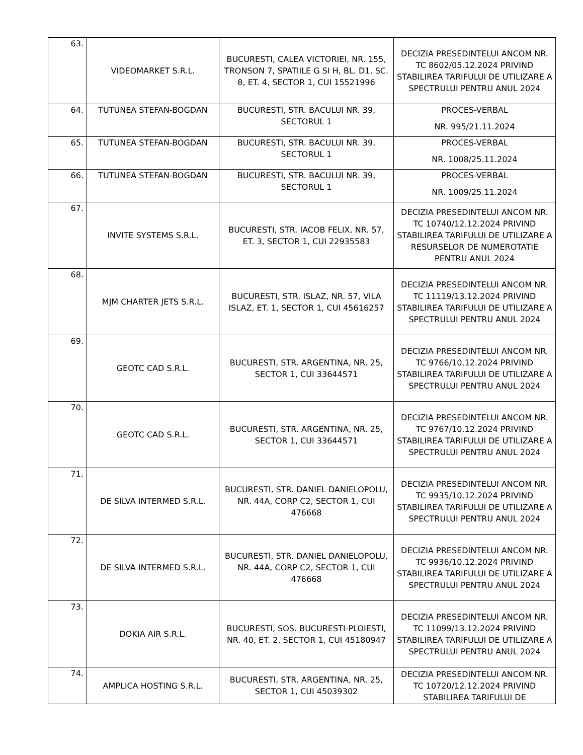| 63. | VIDEOMARKET S.R.L. | BUCURESTI, CALEA VICTORIEI, NR. 155, TRONSON 7, SPATIILE G SI H, BL. D1, SC. 8, ET. 4, SECTOR 1, CUI 15521996 | DECIZIA PRESEDINTELUI ANCOM NR. TC 8602/05.12.2024 PRIVIND STABILIREA TARIFULUI DE UTILIZARE A SPECTRULUI PENTRU ANUL 2024 |
| 64. | TUTUNEA STEFAN-BOGDAN | BUCURESTI, STR. BACULUI NR. 39, SECTORUL 1 | PROCES-VERBAL NR. 995/21.11.2024 |
| 65. | TUTUNEA STEFAN-BOGDAN | BUCURESTI, STR. BACULUI NR. 39, SECTORUL 1 | PROCES-VERBAL NR. 1008/25.11.2024 |
| 66. | TUTUNEA STEFAN-BOGDAN | BUCURESTI, STR. BACULUI NR. 39, SECTORUL 1 | PROCES-VERBAL NR. 1009/25.11.2024 |
| 67. | INVITE SYSTEMS S.R.L. | BUCURESTI, STR. IACOB FELIX, NR. 57, ET. 3, SECTOR 1, CUI 22935583 | DECIZIA PRESEDINTELUI ANCOM NR. TC 10740/12.12.2024 PRIVIND STABILIREA TARIFULUI DE UTILIZARE A RESURSELOR DE NUMEROTATIE PENTRU ANUL 2024 |
| 68. | MJM CHARTER JETS S.R.L. | BUCURESTI, STR. ISLAZ, NR. 57, VILA ISLAZ, ET. 1, SECTOR 1, CUI 45616257 | DECIZIA PRESEDINTELUI ANCOM NR. TC 11119/13.12.2024 PRIVIND STABILIREA TARIFULUI DE UTILIZARE A SPECTRULUI PENTRU ANUL 2024 |
| 69. | GEOTC CAD S.R.L. | BUCURESTI, STR. ARGENTINA, NR. 25, SECTOR 1, CUI 33644571 | DECIZIA PRESEDINTELUI ANCOM NR. TC 9766/10.12.2024 PRIVIND STABILIREA TARIFULUI DE UTILIZARE A SPECTRULUI PENTRU ANUL 2024 |
| 70. | GEOTC CAD S.R.L. | BUCURESTI, STR. ARGENTINA, NR. 25, SECTOR 1, CUI 33644571 | DECIZIA PRESEDINTELUI ANCOM NR. TC 9767/10.12.2024 PRIVIND STABILIREA TARIFULUI DE UTILIZARE A SPECTRULUI PENTRU ANUL 2024 |
| 71. | DE SILVA INTERMED S.R.L. | BUCURESTI, STR. DANIEL DANIELOPOLU, NR. 44A, CORP C2, SECTOR 1, CUI 476668 | DECIZIA PRESEDINTELUI ANCOM NR. TC 9935/10.12.2024 PRIVIND STABILIREA TARIFULUI DE UTILIZARE A SPECTRULUI PENTRU ANUL 2024 |
| 72. | DE SILVA INTERMED S.R.L. | BUCURESTI, STR. DANIEL DANIELOPOLU, NR. 44A, CORP C2, SECTOR 1, CUI 476668 | DECIZIA PRESEDINTELUI ANCOM NR. TC 9936/10.12.2024 PRIVIND STABILIREA TARIFULUI DE UTILIZARE A SPECTRULUI PENTRU ANUL 2024 |
| 73. | DOKIA AIR S.R.L. | BUCURESTI, SOS. BUCURESTI-PLOIESTI, NR. 40, ET. 2, SECTOR 1, CUI 45180947 | DECIZIA PRESEDINTELUI ANCOM NR. TC 11099/13.12.2024 PRIVIND STABILIREA TARIFULUI DE UTILIZARE A SPECTRULUI PENTRU ANUL 2024 |
| 74. | AMPLICA HOSTING S.R.L. | BUCURESTI, STR. ARGENTINA, NR. 25, SECTOR 1, CUI 45039302 | DECIZIA PRESEDINTELUI ANCOM NR. TC 10720/12.12.2024 PRIVIND STABILIREA TARIFULUI DE |